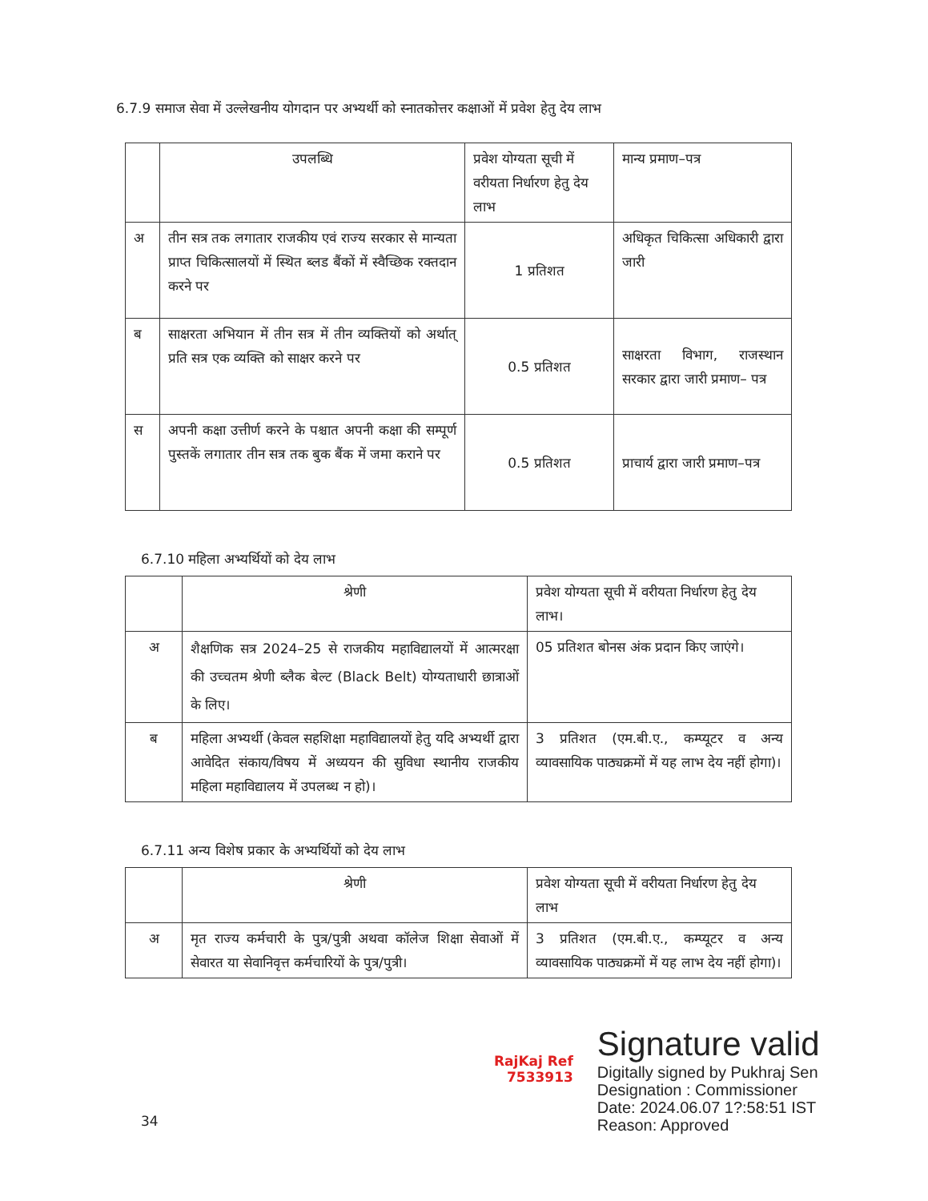6.7.9 समाज सेवा में उल्लेखनीय योगदान पर अभ्यर्थी को स्नातकोत्तर कक्षाओं में प्रवेश हेतु देय लाभ
| | उपलब्धि | प्रवेश योग्यता सूची में वरीयता निर्धारण हेतु देय लाभ | मान्य प्रमाण–पत्र |
| --- | --- | --- | --- |
| अ | तीन सत्र तक लगातार राजकीय एवं राज्य सरकार से मान्यता प्राप्त चिकित्सालयों में स्थित ब्लड बैंकों में स्वैच्छिक रक्तदान करने पर | 1 प्रतिशत | अधिकृत चिकित्सा अधिकारी द्वारा जारी |
| ब | साक्षरता अभियान में तीन सत्र में तीन व्यक्तियों को अर्थात् प्रति सत्र एक व्यक्ति को साक्षर करने पर | 0.5 प्रतिशत | साक्षरता विभाग, राजस्थान सरकार द्वारा जारी प्रमाण– पत्र |
| स | अपनी कक्षा उत्तीर्ण करने के पश्चात अपनी कक्षा की सम्पूर्ण पुस्तकें लगातार तीन सत्र तक बुक बैंक में जमा कराने पर | 0.5 प्रतिशत | प्राचार्य द्वारा जारी प्रमाण–पत्र |
6.7.10 महिला अभ्यर्थियों को देय लाभ
| | श्रेणी | प्रवेश योग्यता सूची में वरीयता निर्धारण हेतु देय लाभ। |
| --- | --- | --- |
| अ | शैक्षणिक सत्र 2024–25 से राजकीय महाविद्यालयों में आत्मरक्षा की उच्चतम श्रेणी ब्लैक बेल्ट (Black Belt) योग्यताधारी छात्राओं के लिए। | 05 प्रतिशत बोनस अंक प्रदान किए जाएंगे। |
| ब | महिला अभ्यर्थी (केवल सहशिक्षा महाविद्यालयों हेतु यदि अभ्यर्थी द्वारा आवेदित संकाय/विषय में अध्ययन की सुविधा स्थानीय राजकीय महिला महाविद्यालय में उपलब्ध न हो)। | 3 प्रतिशत (एम.बी.ए., कम्प्यूटर व अन्य व्यावसायिक पाठ्यक्रमों में यह लाभ देय नहीं होगा)। |
6.7.11 अन्य विशेष प्रकार के अभ्यर्थियों को देय लाभ
| | श्रेणी | प्रवेश योग्यता सूची में वरीयता निर्धारण हेतु देय लाभ |
| --- | --- | --- |
| अ | मृत राज्य कर्मचारी के पुत्र/पुत्री अथवा कॉलेज शिक्षा सेवाओं में सेवारत या सेवानिवृत्त कर्मचारियों के पुत्र/पुत्री। | 3 प्रतिशत (एम.बी.ए., कम्प्यूटर व अन्य व्यावसायिक पाठ्यक्रमों में यह लाभ देय नहीं होगा)। |
RajKaj Ref
7533913
Signature valid
Digitally signed by Pukhraj Sen
Designation : Commissioner
Date: 2024.06.07 1?:58:51 IST
Reason: Approved
34